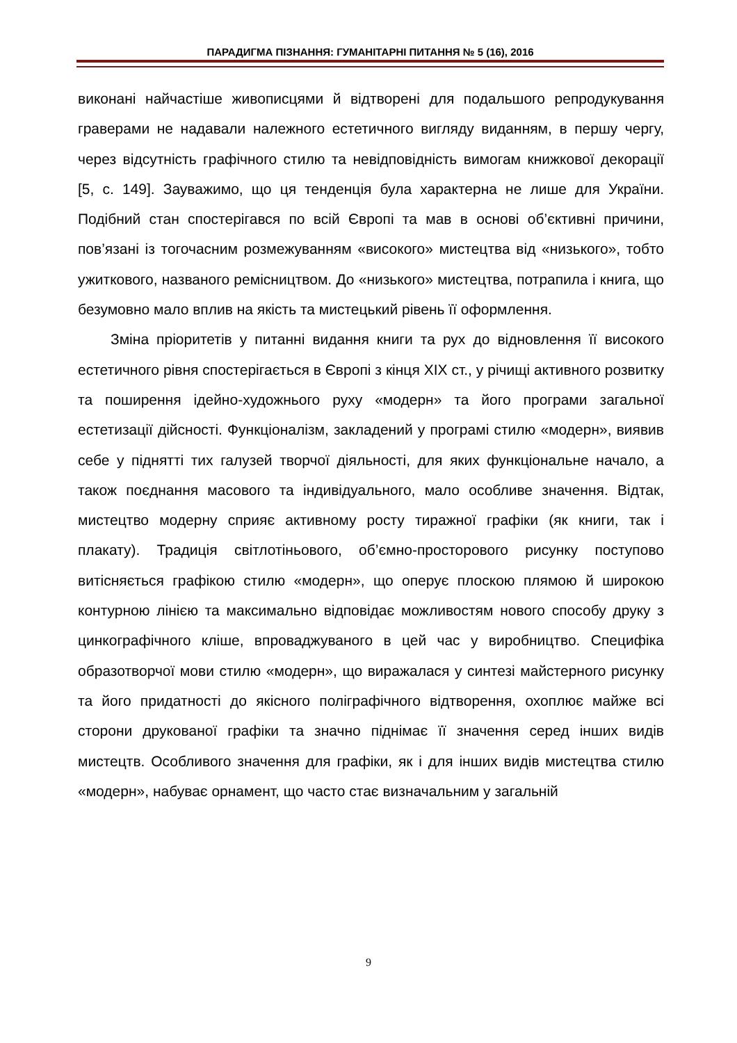ПАРАДИГМА ПІЗНАННЯ: ГУМАНІТАРНІ ПИТАННЯ № 5 (16), 2016
виконані найчастіше живописцями й відтворені для подальшого репродукування граверами не надавали належного естетичного вигляду виданням, в першу чергу, через відсутність графічного стилю та невідповідність вимогам книжкової декорації [5, с. 149]. Зауважимо, що ця тенденція була характерна не лише для України. Подібний стан спостерігався по всій Європі та мав в основі об’єктивні причини, пов’язані із тогочасним розмежуванням «високого» мистецтва від «низького», тобто ужиткового, названого ремісництвом. До «низького» мистецтва, потрапила і книга, що безумовно мало вплив на якість та мистецький рівень її оформлення.
Зміна пріоритетів у питанні видання книги та рух до відновлення її високого естетичного рівня спостерігається в Європі з кінця XIX ст., у річищі активного розвитку та поширення ідейно-художнього руху «модерн» та його програми загальної естетизації дійсності. Функціоналізм, закладений у програмі стилю «модерн», виявив себе у піднятті тих галузей творчої діяльності, для яких функціональне начало, а також поєднання масового та індивідуального, мало особливе значення. Відтак, мистецтво модерну сприяє активному росту тиражної графіки (як книги, так і плакату). Традиція світлотіньового, об’ємно-просторового рисунку поступово витісняється графікою стилю «модерн», що оперує плоскою плямою й широкою контурною лінією та максимально відповідає можливостям нового способу друку з цинкографічного кліше, впроваджуваного в цей час у виробництво. Специфіка образотворчої мови стилю «модерн», що виражалася у синтезі майстерного рисунку та його придатності до якісного поліграфічного відтворення, охоплює майже всі сторони друкованої графіки та значно піднімає її значення серед інших видів мистецтв. Особливого значення для графіки, як і для інших видів мистецтва стилю «модерн», набуває орнамент, що часто стає визначальним у загальній
9